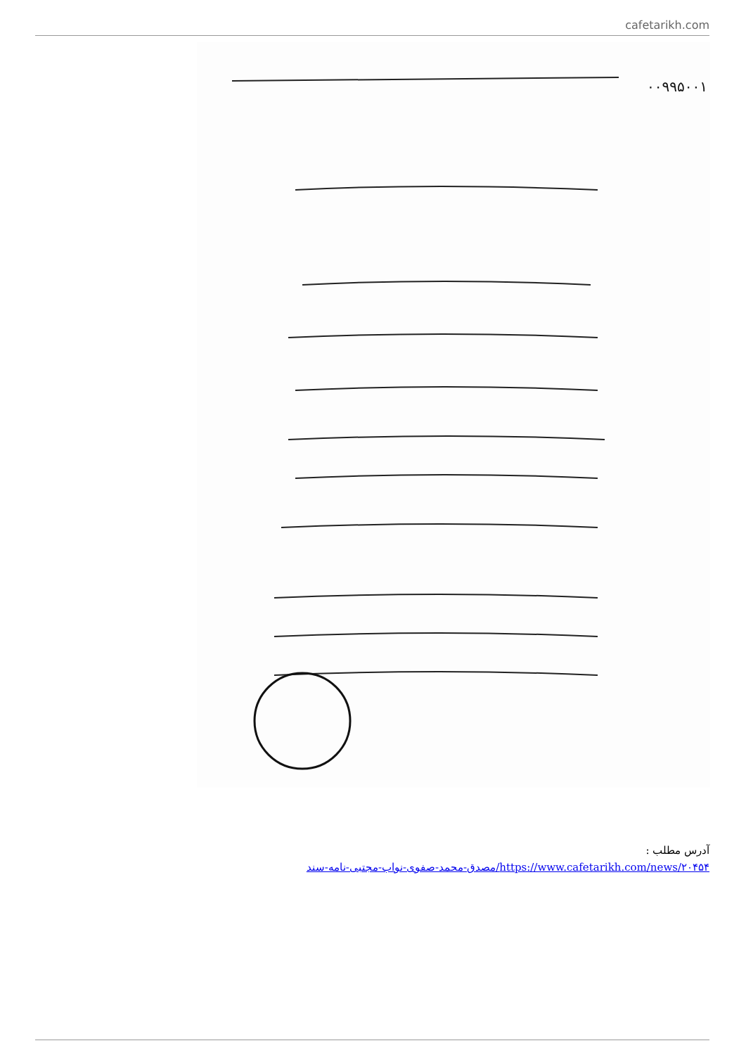cafetarikh.com
۰۰۹۹۵۰۰۱
آدرس مطلب :
https://www.cafetarikh.com/news/۲۰۴۵۴/مصدق-محمد-صفوی-نواب-مجتبی-نامه-سند